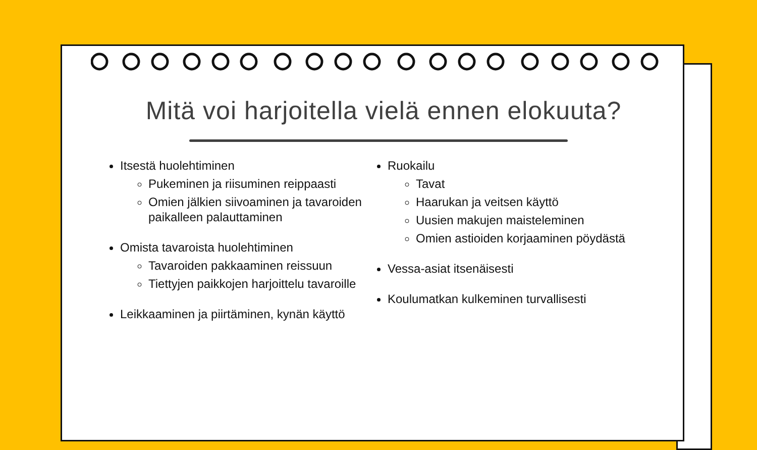Mitä voi harjoitella vielä ennen elokuuta?
Itsestä huolehtiminen
Pukeminen ja riisuminen reippaasti
Omien jälkien siivoaminen ja tavaroiden paikalleen palauttaminen
Omista tavaroista huolehtiminen
Tavaroiden pakkaaminen reissuun
Tiettyjen paikkojen harjoittelu tavaroille
Leikkaaminen ja piirtäminen, kynän käyttö
Ruokailu
Tavat
Haarukan ja veitsen käyttö
Uusien makujen maisteleminen
Omien astioiden korjaaminen pöydästä
Vessa-asiat itsenäisesti
Koulumatkan kulkeminen turvallisesti